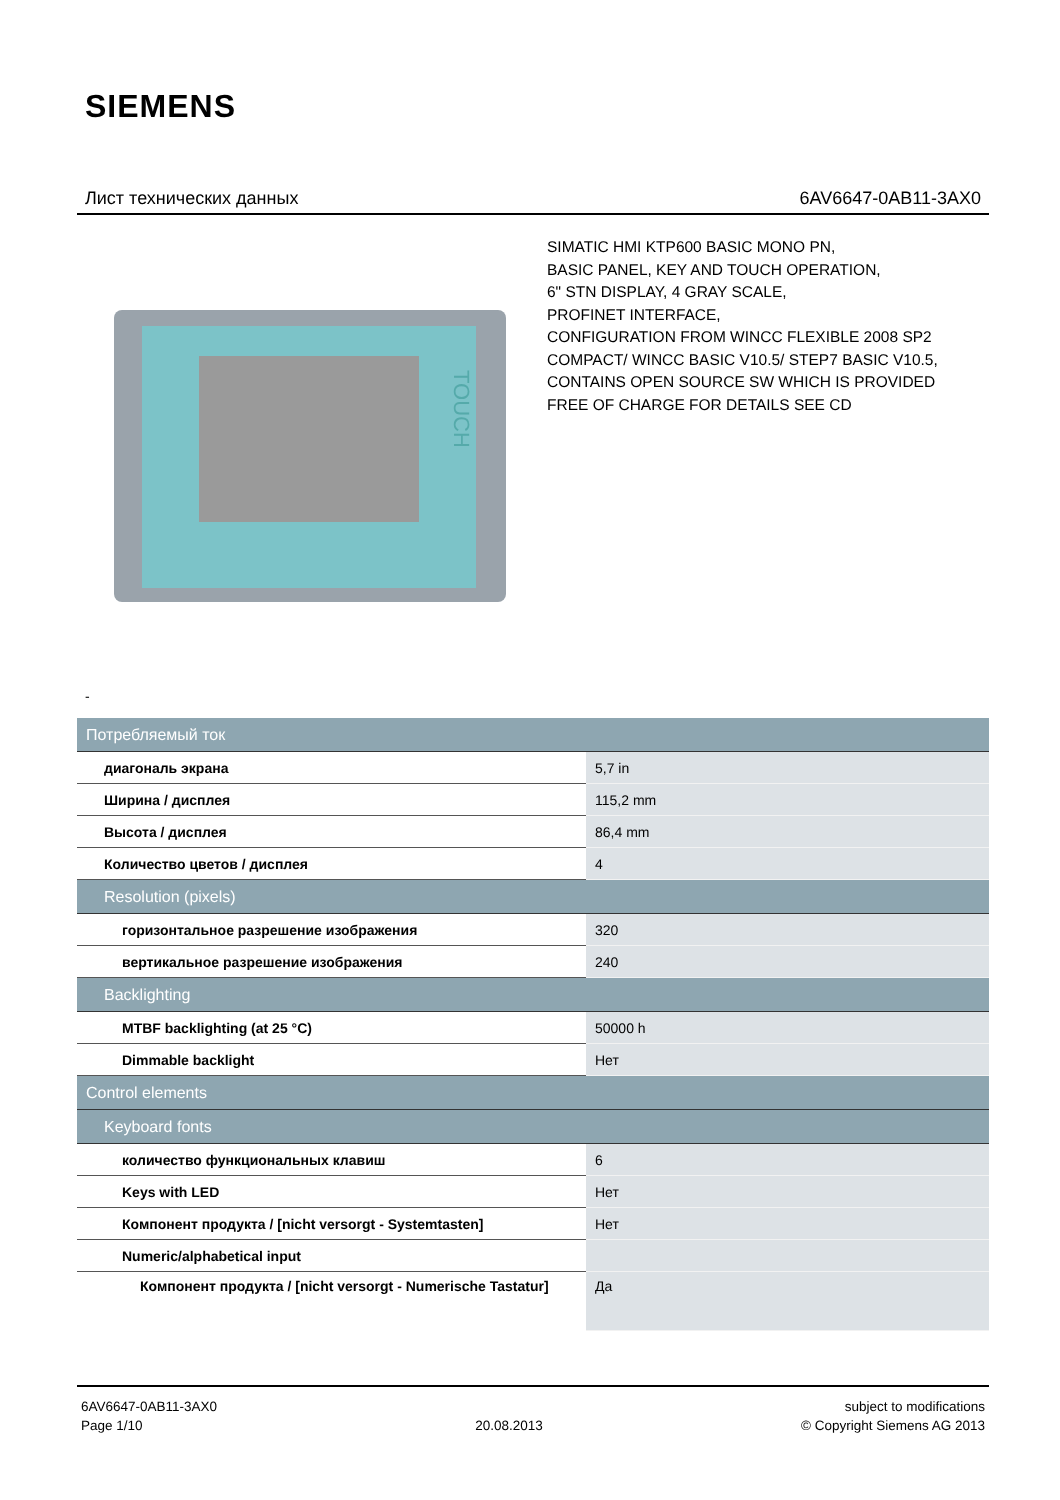SIEMENS
Лист технических данных 6AV6647-0AB11-3AX0
TOUCH
SIMATIC HMI KTP600 BASIC MONO PN,
BASIC PANEL, KEY AND TOUCH OPERATION,
6" STN DISPLAY, 4 GRAY SCALE,
PROFINET INTERFACE,
CONFIGURATION FROM WINCC FLEXIBLE 2008 SP2
COMPACT/ WINCC BASIC V10.5/ STEP7 BASIC V10.5,
CONTAINS OPEN SOURCE SW WHICH IS PROVIDED
FREE OF CHARGE FOR DETAILS SEE CD
-
| Потребляемый ток | |
| диагональ экрана | 5,7 in |
| Ширина / дисплея | 115,2 mm |
| Высота / дисплея | 86,4 mm |
| Количество цветов / дисплея | 4 |
| Resolution (pixels) | |
| горизонтальное разрешение изображения | 320 |
| вертикальное разрешение изображения | 240 |
| Backlighting | |
| MTBF backlighting (at 25 °C) | 50000 h |
| Dimmable backlight | Нет |
| Control elements | |
| Keyboard fonts | |
| количество функциональных клавиш | 6 |
| Keys with LED | Нет |
| Компонент продукта / [nicht versorgt - Systemtasten] | Нет |
| Numeric/alphabetical input | |
| Компонент продукта / [nicht versorgt - Numerische Tastatur] | Да |
6AV6647-0AB11-3AX0
Page 1/10
20.08.2013 subject to modifications
© Copyright Siemens AG 2013